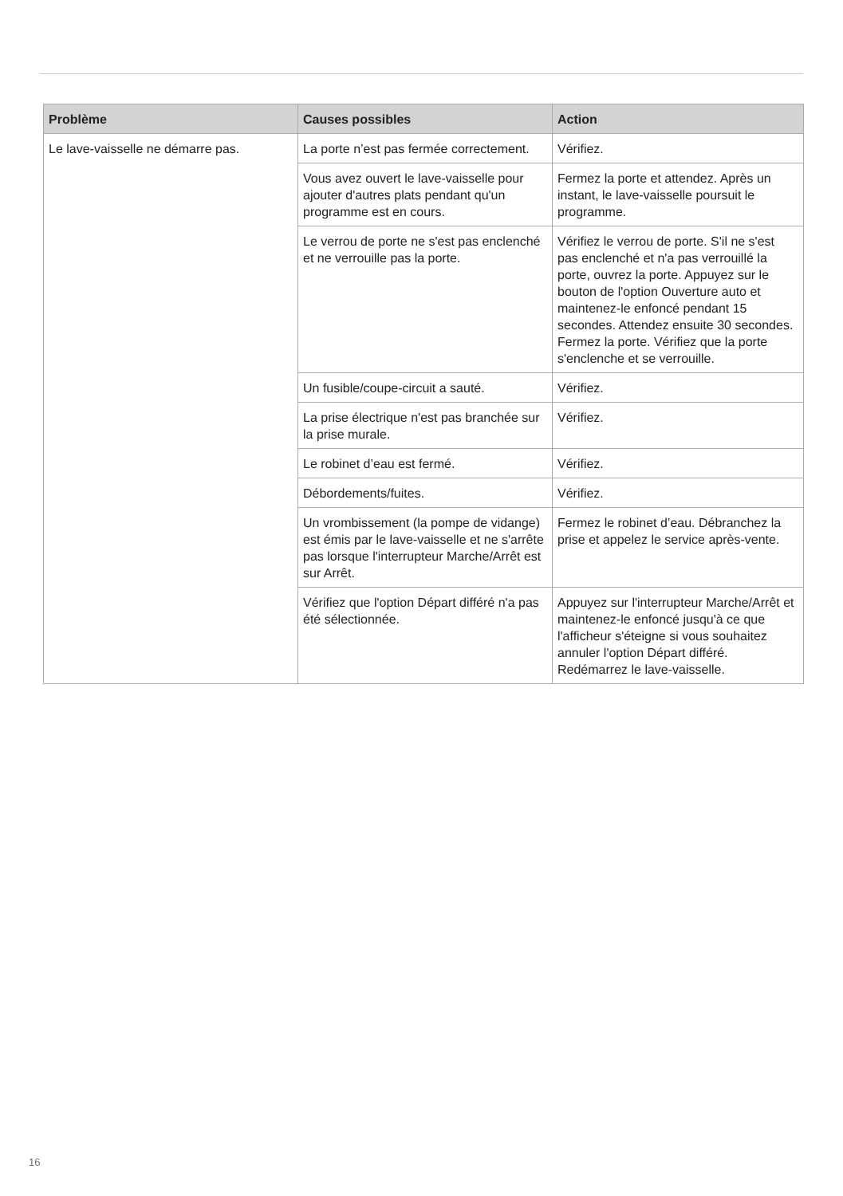| Problème | Causes possibles | Action |
| --- | --- | --- |
| Le lave-vaisselle ne démarre pas. | La porte n’est pas fermée correctement. | Vérifiez. |
| | Vous avez ouvert le lave-vaisselle pour ajouter d'autres plats pendant qu'un programme est en cours. | Fermez la porte et attendez. Après un instant, le lave-vaisselle poursuit le programme. |
| | Le verrou de porte ne s'est pas enclenché et ne verrouille pas la porte. | Vérifiez le verrou de porte. S'il ne s'est pas enclenché et n'a pas verrouillé la porte, ouvrez la porte. Appuyez sur le bouton de l'option Ouverture auto et maintenez-le enfoncé pendant 15 secondes. Attendez ensuite 30 secondes. Fermez la porte. Vérifiez que la porte s'enclenche et se verrouille. |
| | Un fusible/coupe-circuit a sauté. | Vérifiez. |
| | La prise électrique n'est pas branchée sur la prise murale. | Vérifiez. |
| | Le robinet d’eau est fermé. | Vérifiez. |
| | Débordements/fuites. | Vérifiez. |
| | Un vrombissement (la pompe de vidange) est émis par le lave-vaisselle et ne s'arrête pas lorsque l'interrupteur Marche/Arrêt est sur Arrêt. | Fermez le robinet d’eau. Débranchez la prise et appelez le service après-vente. |
| | Vérifiez que l'option Départ différé n'a pas été sélectionnée. | Appuyez sur l'interrupteur Marche/Arrêt et maintenez-le enfoncé jusqu'à ce que l'afficheur s'éteigne si vous souhaitez annuler l'option Départ différé. Redémarrez le lave-vaisselle. |
16